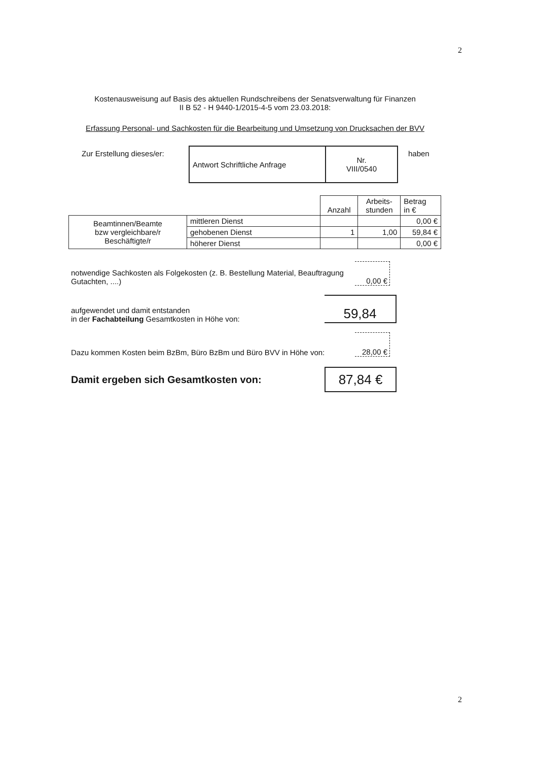2
Kostenausweisung auf Basis des aktuellen Rundschreibens der Senatsverwaltung für Finanzen
II B 52 - H 9440-1/2015-4-5 vom 23.03.2018:
Erfassung Personal- und Sachkosten für die Bearbeitung und Umsetzung von Drucksachen der BVV
| Zur Erstellung dieses/er: | Antwort Schriftliche Anfrage | Nr. VIII/0540 | haben |
| | | Anzahl | Arbeits- stunden | Betrag in € |
| Beamtinnen/Beamte bzw vergleichbare/r Beschäftigte/r | mittleren Dienst | | | 0,00 € |
| | gehobenen Dienst | 1 | 1,00 | 59,84 € |
| | höherer Dienst | | | 0,00 € |
notwendige Sachkosten als Folgekosten (z. B. Bestellung Material, Beauftragung Gutachten, ....)
0,00 €
aufgewendet und damit entstanden
in der Fachabteilung Gesamtkosten in Höhe von:
59,84
Dazu kommen Kosten beim BzBm, Büro BzBm und Büro BVV in Höhe von:
28,00 €
Damit ergeben sich Gesamtkosten von:
87,84 €
2